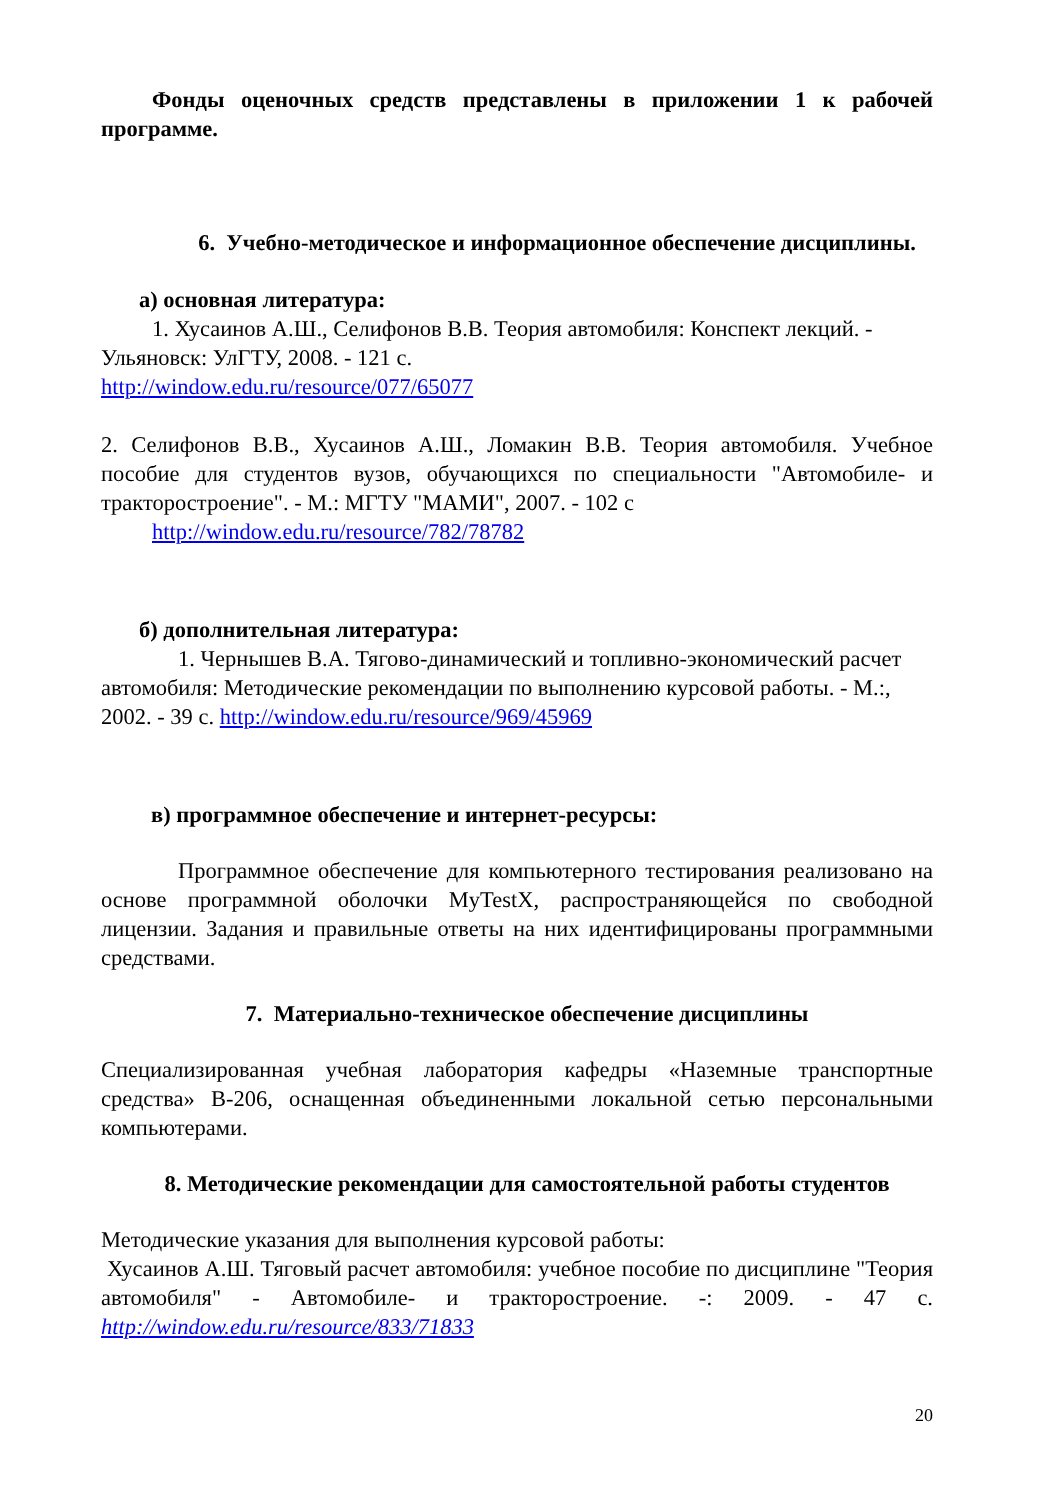Фонды оценочных средств представлены в приложении 1 к рабочей программе.
6. Учебно-методическое и информационное обеспечение дисциплины.
а) основная литература:
1. Хусаинов А.Ш., Селифонов В.В. Теория автомобиля: Конспект лекций. - Ульяновск: УлГТУ, 2008. - 121 с.
http://window.edu.ru/resource/077/65077
2. Селифонов В.В., Хусаинов А.Ш., Ломакин В.В. Теория автомобиля. Учебное пособие для студентов вузов, обучающихся по специальности "Автомобиле- и тракторостроение". - М.: МГТУ "МАМИ", 2007. - 102 с
http://window.edu.ru/resource/782/78782
б) дополнительная литература:
1. Чернышев В.А. Тягово-динамический и топливно-экономический расчет автомобиля: Методические рекомендации по выполнению курсовой работы. - М.:, 2002. - 39 с. http://window.edu.ru/resource/969/45969
в) программное обеспечение и интернет-ресурсы:
Программное обеспечение для компьютерного тестирования реализовано на основе программной оболочки MyTestX, распространяющейся по свободной лицензии. Задания и правильные ответы на них идентифицированы программными средствами.
7. Материально-техническое обеспечение дисциплины
Специализированная учебная лаборатория кафедры «Наземные транспортные средства» В-206, оснащенная объединенными локальной сетью персональными компьютерами.
8. Методические рекомендации для самостоятельной работы студентов
Методические указания для выполнения курсовой работы:
Хусаинов А.Ш. Тяговый расчет автомобиля: учебное пособие по дисциплине "Теория автомобиля" - Автомобиле- и тракторостроение. -: 2009. - 47 с. http://window.edu.ru/resource/833/71833
20